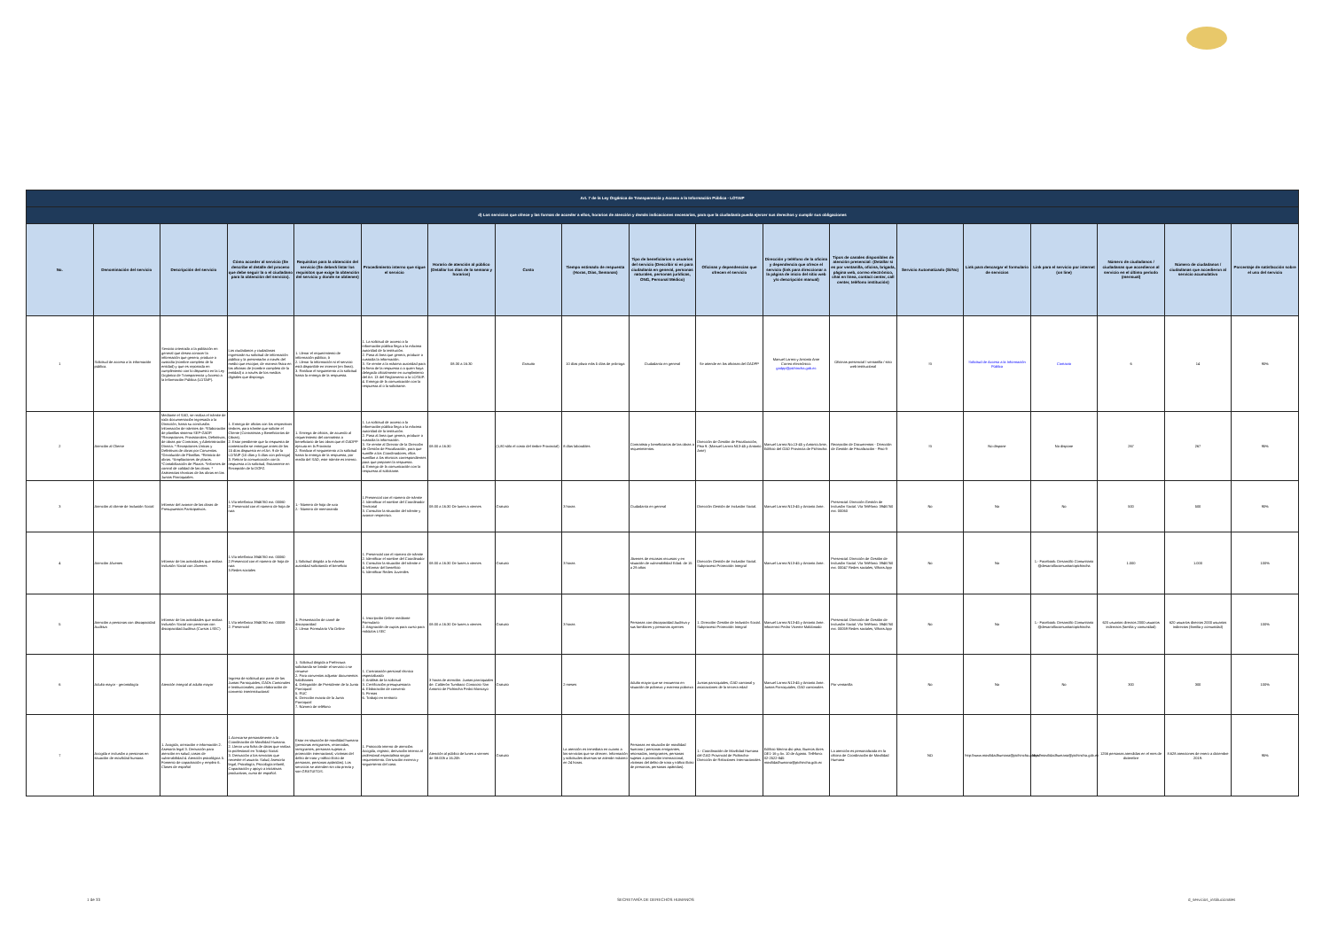| Art. 7 de la Ley Orgánica de Transparencia y Acceso a la Información Pública - LOTAIP | | | | | | | | | | | | | | | | | | |
| d) Los servicios que ofrece y las formas de acceder a ellos, horarios de atención y demás indicaciones necesarias, para que la ciudadanía pueda ejercer sus derechos y cumplir sus obligaciones | | | | | | | | | | | | | | | | | | |
| No. | Denominación del servicio | Descripción del servicio | Cómo acceder al servicio (Se describe el detalle del proceso que debe seguir la o el ciudadano para la obtención del servicio). | Requisitos para la obtención del servicio (Se deberá listar los requisitos que exige la obtención del servicio y donde se obtienen) | Procedimiento interno que sigue el servicio | Horario de atención al público (Detallar los días de la semana y horarios) | Costo | Tiempo estimado de respuesta (Horas, Días, Semanas) | Tipo de beneficiarios o usuarios del servicio (Describir si es para ciudadanía en general, personas naturales, personas jurídicas, ONG, Personal Médico) | Oficinas y dependencias que ofrecen el servicio | Dirección y teléfono de la oficina y dependencia que ofrece el servicio (link para direccionar a la página de inicio del sitio web y/o descripción manual) | Tipos de canales disponibles de atención presencial: (Detallar si es por ventanilla, oficina, brigada, página web, correo electrónico, chat en línea, contact center, call center, teléfono institución) | Servicio Automatizado (Si/No) | Link para descargar el formulario de servicios | Link para el servicio por internet (on line) | Número de ciudadanos / ciudadanas que accedieron al servicio en el último período (mensual) | Número de ciudadanos / ciudadanas que accedieron al servicio acumulativo | Porcentaje de satisfacción sobre el uso del servicio |
| 1 | Solicitud de acceso a la información pública. | Servicio orientado a la población en general que desea conocer la información que genera, produce o custodia (nombre completo de la entidad) y que es reportada en cumplimiento con lo dispuesto en la Ley Orgánica de Transparencia y Acceso a la Información Pública (LOTAIP). | Los ciudadanos y ciudadanas ingresarán su solicitud de información pública y la presentarán a través del medio que escojan; de manera física en las oficinas de (nombre completo de la entidad) o a través de los medios digitales que disponga. | 1. Llenar el requerimiento de información pública; ó 2. Llenar la información si el servicio está disponible en internet (en línea). 3. Realizar el seguimiento a la solicitud hasta la entrega de la respuesta. | 1. La solicitud de acceso a la información pública llega a la máxima autoridad de la institución. 2. Pasa al área que genera, produce o custodia la información. 3. Se remite a la máxima autoridad para la firma de la respuesta o a quien haya delegado oficialmente en cumplimiento del Art. 13 del Reglamento a la LOTAIP. 4. Entrega de la comunicación con la respuesta al o la solicitante. | 08:30 a 16:30 | Gratuito | 10 días plazo más 5 días de prórroga | Ciudadanía en general | Se atiende en las oficinas del GADPP | Manuel Larrea y Antonio Ante Correo electrónico: gadpp@pichincha.gob.ec | Oficinas presencial / ventanilla / sitio web institucional | Si | Solicitud de Acceso a la Información Pública | Contacto | 6 | 14 | 90% |
| 2 | Atención al Cliente | Mediante el SAD, se realiza el trámite de toda documentación ingresada a la Dirección, hasta su conclusión. Información de trámites de: *Elaboración de planillas sistema SEP-GADP. *Recepciones: Provisionales; Definitivas, de obras por Contratos, y Administración Directa. * Recepciones Únicas y Definitivas de obras por Convenios. *Devolución de Planillas. *Reinicio de obras. *Ampliaciones de plazos. *Contabilización de Plazos. *Informes de control de calidad de las obras. * Asistencias técnicas de las obras en las Juntas Parroquiales. | 1. Entrega de oficios con los respectivos timbres, para trámite que solicite el Cliente (Contratistas y Beneficiarios de Obras). 2. Estar pendiente que la respuesta de contestación se entregue antes de los 15 días dispuesto en el Art. 9 de la LOTAIP (10 días y 5 días con prórroga) 3. Retirar la comunicación con la respuesta a la solicitud, físicamente en Recepción de la DGFZ. | 1. Entrega de oficios, de acuerdo al requerimiento del contratista o beneficiario de las obras que el GADPP ejecuta en la Provincia 2. Realizar el seguimiento a la solicitud hasta la entrega de la respuesta, por medio del SAD, este trámite es interno. | 1. La solicitud de acceso a la información pública llega a la máxima autoridad de la institución. 2. Pasa al área que genera, produce o custodia la información. 3. Se remite al Director de la Dirección de Gestión de Fiscalización, para que sumille a los Coordinadores, ellos sumillan a los técnicos correspondientes para que preparen la respuesta. 4. Entrega de la comunicación con la respuesta al solicitante. | 08:00 a 16:30 | (1,80 sólo el costo del timbre Provincial) | 8 días laborables | Contratista y beneficiarios de las obras o requerimientos. | Dirección de Gestión de Fiscalización, Piso 9. (Manuel Larrea N13-45 y Antonio Ante) | Manuel Larrea No.13-45 y Antonio Ante, Edificio del GAD Provincia de Pichincha | Recepción de Documentos - Dirección de Gestión de Fiscalización - Piso 9 | Si | No dispone | No dispone | 267 | 267 | 95% |
| 3 | Atención al cliente de Inclusión Social | Informar del avance de las obras de Presupuestos Participativos. | 1.Vía telefónica 3946760 ext. 00060 2. Presencial con el número de hoja de ruta | 1.- Número de hoja de ruta 2.- Número de memorando | 1.Presencial con el número de trámite 2. Identificar el nombre del Coordinador Territorial 3. Consultar la situación del trámite y avance respectivo. | 08:00 a 16:30 De lunes a viernes | Gratuito | 3 horas | Ciudadanía en general | Dirección Gestión de Inclusión Social. | Manuel Larrea N13-45 y Antonio Ante. | Presencial: Dirección Gestión de Inclusión Social. Vía Teléfono: 3946760 ext. 00060 | No | No | No | 500 | 500 | 90% |
| 4 | Atención Jóvenes | Informar de las actividades que realiza Inclusión Social con Jóvenes | 1.Vía telefónica 3946760 ext. 00060 2.Presencial con el número de hoja de ruta 3.Redes sociales | 1.Solicitud dirigida a la máxima autoridad solicitando el beneficio | 1. Presencial con el número de trámite 2. Identificar el nombre del Coordinador 3. Consultar la situación del trámite e 4. Informar del beneficio 5. Identificar Redes Juveniles | 08:00 a 16:30 De lunes a viernes | Gratuito | 3 horas | Jóvenes de escasos recursos y en situación de vulnerabilidad Edad: de 15 a 29 años | Dirección Gestión de Inclusión Social. Subproceso Protección Integral | Manuel Larrea N13-45 y Antonio Ante. | Presencial: Dirección de Gestión de Inclusión Social. Vía Teléfono: 3946760 ext. 00047 Redes sociales, Whats App | No | No | 1.- Facebook: Desarrollo Comunitario @desarrollocomunitariopichincha | 1.000 | 1.000 | 100% |
| 5 | Atención a personas con discapacidad Auditiva | Informar de las actividades que realiza Inclusión Social con personas con discapacidad Auditiva (Cursos LSEC) | 1.Vía telefónica 3946760 ext. 00059 2. Presencial | 1. Presentación de carné de discapacidad 2. Llenar Formulario Vía Online | 1. Inscripción Online mediante Formulario 2. Asignación de cupos para curso para módulos LSEC | 08:00 a 16:30 De lunes a viernes | Gratuito | 3 horas | Personas con discapacidad Auditiva y sus familiares y personas oyentes | 1. Dirección Gestión de Inclusión Social. Subproceso Protección Integral | Manuel Larrea N13-45 y Antonio Ante. Infocentro Pedro Vicente Maldonado | Presencial: Dirección de Gestión de Inclusión Social. Vía Teléfono: 3946760 ext. 00059 Redes sociales, Whats App | No | No | 1.- Facebook: Desarrollo Comunitario @desarrollocomunitariopichincha | 620 usuarios directos 2000 usuarios indirectos (familia y comunidad) | 620 usuarios directos 2000 usuarios indirectos (familia y comunidad) | 100% |
| 6 | Adulto mayor - gerontología | Atención integral al adulto mayor | Ingreso de solicitud por parte de las Juntas Parroquiales, GADs Cantonales e Institucionales, para elaboración de convenio interinstitucional | 1. Solicitud dirigida a Prefectura solicitando se brinde el servicio o se renueve 2. Para convenios adjuntar documentos habilitantes 4. Delegación de Presidente de la Junta Parroquial 5. RUC 6. Dirección exacta de la Junta Parroquial 7. Número de teléfono | 1. Contratación personal técnico especializado 2. Análisis de la solicitud 3. Certificación presupuestaria 4. Elaboración de convenio 5. Firmas 6. Trabajo en territorio | 3 horas de atención: Juntas parroquiales de: Calderón Tumbaco Conocoto San Antonio de Pichincha Pedro Moncayo | Gratuito | 2 meses | Adulto mayor que se encuentra en situación de pobreza y extrema pobreza | Juntas parroquiales, GAD cantonal y asociaciones de la tercera edad | Manuel Larrea N13-45 y Antonio Ante. Juntas Parroquiales, GAD cantonales | Por ventanilla | No | No | No | 300 | 300 | 100% |
| 7 | Acogida e inclusión a personas en situación de movilidad humana | 1. Acogida, orintación e información 2. Asesoría legal 3. Derivación para atención en salud, casos de vulnerabilidad 4. Atención psicológica 5. Fomento de capacitación y empleo 6. Clases de español | 1.Acercarse personalmente a la Coordinación de Movilidad Humana. 2. Llenar una ficha de datos que realiza la profesional en Trabajo Social. 3. Derivación a los servicios que necesite el usuario: Salud, Asesoría legal, Psicología, Psicología infantil, Capacitación y apoyo a iniciativas productivas, curso de español. | Estar en situación de movilidad humana (personas emigrantes, retornadas, inmigrantes, personas sujetas a protección internacional, víctimas del delito de trata y tráfico ilícito de personas, personas apátridas). Los servicios se atienden sin cita previa y son GRATUITOS. | 1. Protocolo interno de atención: Acogida, registro, derivación interna al profesional especialista según requerimiento. Derivación externa y seguimiento del caso. | Atención al público de lunes a viernes de 08:00h a 16:20h | Gratuito | La atención es inmediata en cuanto a los servicios que se ofrecen. Información y solicitudes diversas se atiende máximo en 24 horas. | Personas en situación de movilidad humana ( personas emigrantes, retornadas, inmigrantes, personas sujetas a protección internacional, víctimas del delito de trata y tráfico ilícito de personas, personas apátridas). | 1.- Coordinación de Movilidad Humana del GAD Provincial de Pichincha-Dirección de Relaciones Internacionales. | Edificio Merino 4to piso; Buenos Aires OE1-16 y Av. 10 de Agosto. Teléfono: 02-2522-845 movilidadhumana@pichincha.gob.ec | La atención es personalizada en la oficina de Coordinación de Movilidad Humana | NO | http://www.movilidadhumana@pichincha.gob.ec | http://movilidadhumana@pichincha.gob.ec | 1256 personas atendidas en el mes de diciembre | 8.628 atenciones de enero a diciembre 2019. | 95% |
1 de 33 SECRETARÍA DE DERECHOS HUMANOS d_servicios_institucionales